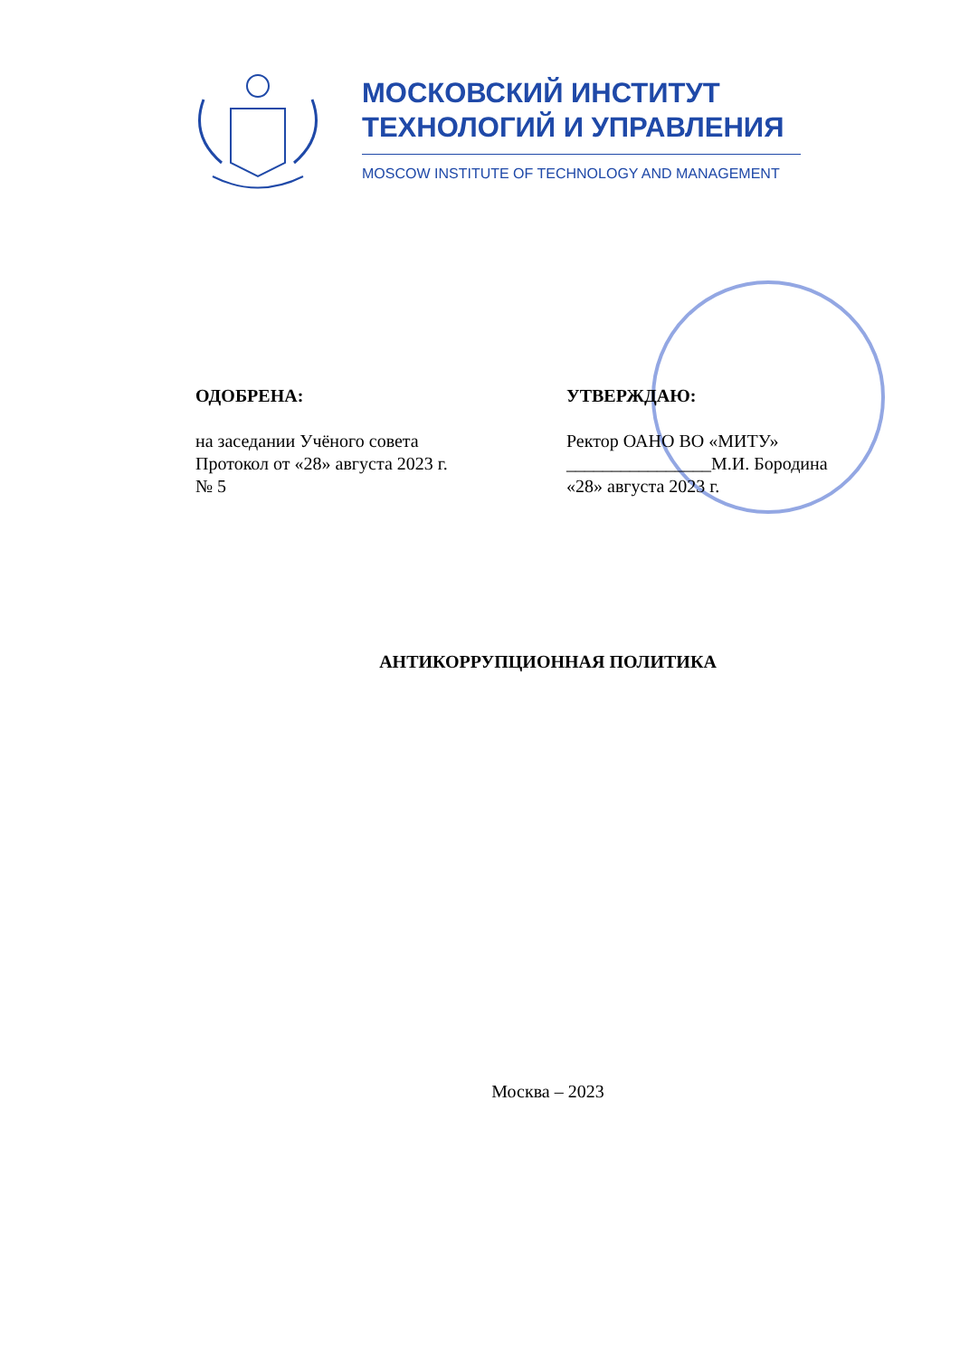МОСКОВСКИЙ ИНСТИТУТ
ТЕХНОЛОГИЙ И УПРАВЛЕНИЯ
MOSCOW INSTITUTE OF TECHNOLOGY AND MANAGEMENT
ОДОБРЕНА:
на заседании Учёного совета
Протокол от «28» августа 2023 г.
№ 5
УТВЕРЖДАЮ:
Ректор ОАНО ВО «МИТУ»
________________М.И. Бородина
«28» августа 2023 г.
АНТИКОРРУПЦИОННАЯ ПОЛИТИКА
Москва – 2023